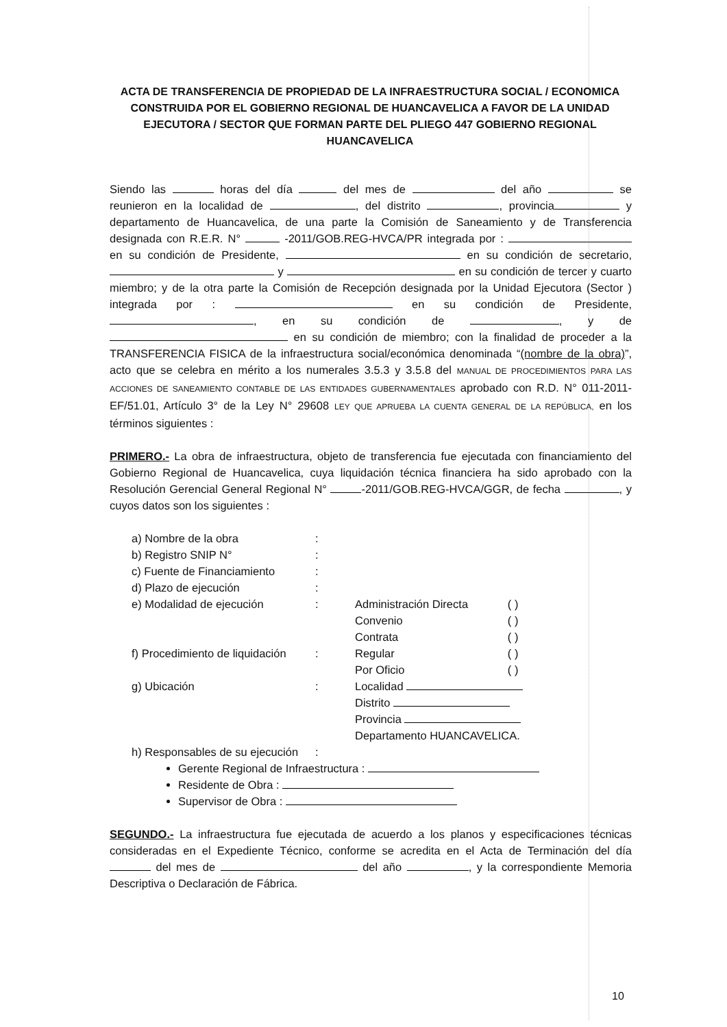ACTA DE TRANSFERENCIA DE PROPIEDAD DE LA INFRAESTRUCTURA SOCIAL / ECONOMICA CONSTRUIDA POR EL GOBIERNO REGIONAL DE HUANCAVELICA A FAVOR DE LA UNIDAD EJECUTORA / SECTOR QUE FORMAN PARTE DEL PLIEGO 447 GOBIERNO REGIONAL HUANCAVELICA
Siendo las horas del día del mes de del año se reunieron en la localidad de , del distrito , provincia y departamento de Huancavelica, de una parte la Comisión de Saneamiento y de Transferencia designada con R.E.R. N° -2011/GOB.REG-HVCA/PR integrada por : en su condición de Presidente, en su condición de secretario, y en su condición de tercer y cuarto miembro; y de la otra parte la Comisión de Recepción designada por la Unidad Ejecutora (Sector ) integrada por : en su condición de Presidente, , en su condición de , y de en su condición de miembro; con la finalidad de proceder a la TRANSFERENCIA FISICA de la infraestructura social/económica denominada “(nombre de la obra)”, acto que se celebra en mérito a los numerales 3.5.3 y 3.5.8 del MANUAL DE PROCEDIMIENTOS PARA LAS ACCIONES DE SANEAMIENTO CONTABLE DE LAS ENTIDADES GUBERNAMENTALES aprobado con R.D. N° 011-2011-EF/51.01, Artículo 3° de la Ley N° 29608 LEY QUE APRUEBA LA CUENTA GENERAL DE LA REPÚBLICA, en los términos siguientes :
PRIMERO.- La obra de infraestructura, objeto de transferencia fue ejecutada con financiamiento del Gobierno Regional de Huancavelica, cuya liquidación técnica financiera ha sido aprobado con la Resolución Gerencial General Regional N° -2011/GOB.REG-HVCA/GGR, de fecha , y cuyos datos son los siguientes :
| a) Nombre de la obra | : | | |
| b) Registro SNIP N° | : | | |
| c) Fuente de Financiamiento | : | | |
| d) Plazo de ejecución | : | | |
| e) Modalidad de ejecución | : | Administración Directa | ( ) |
| | | Convenio | ( ) |
| | | Contrata | ( ) |
| f) Procedimiento de liquidación | : | Regular | ( ) |
| | | Por Oficio | ( ) |
| g) Ubicación | : | Localidad | |
| | | Distrito | |
| | | Provincia | |
| | | Departamento HUANCAVELICA. | |
| h) Responsables de su ejecución | : | | |
Gerente Regional de Infraestructura :
Residente de Obra :
Supervisor de Obra :
SEGUNDO.- La infraestructura fue ejecutada de acuerdo a los planos y especificaciones técnicas consideradas en el Expediente Técnico, conforme se acredita en el Acta de Terminación del día del mes de del año , y la correspondiente Memoria Descriptiva o Declaración de Fábrica.
10